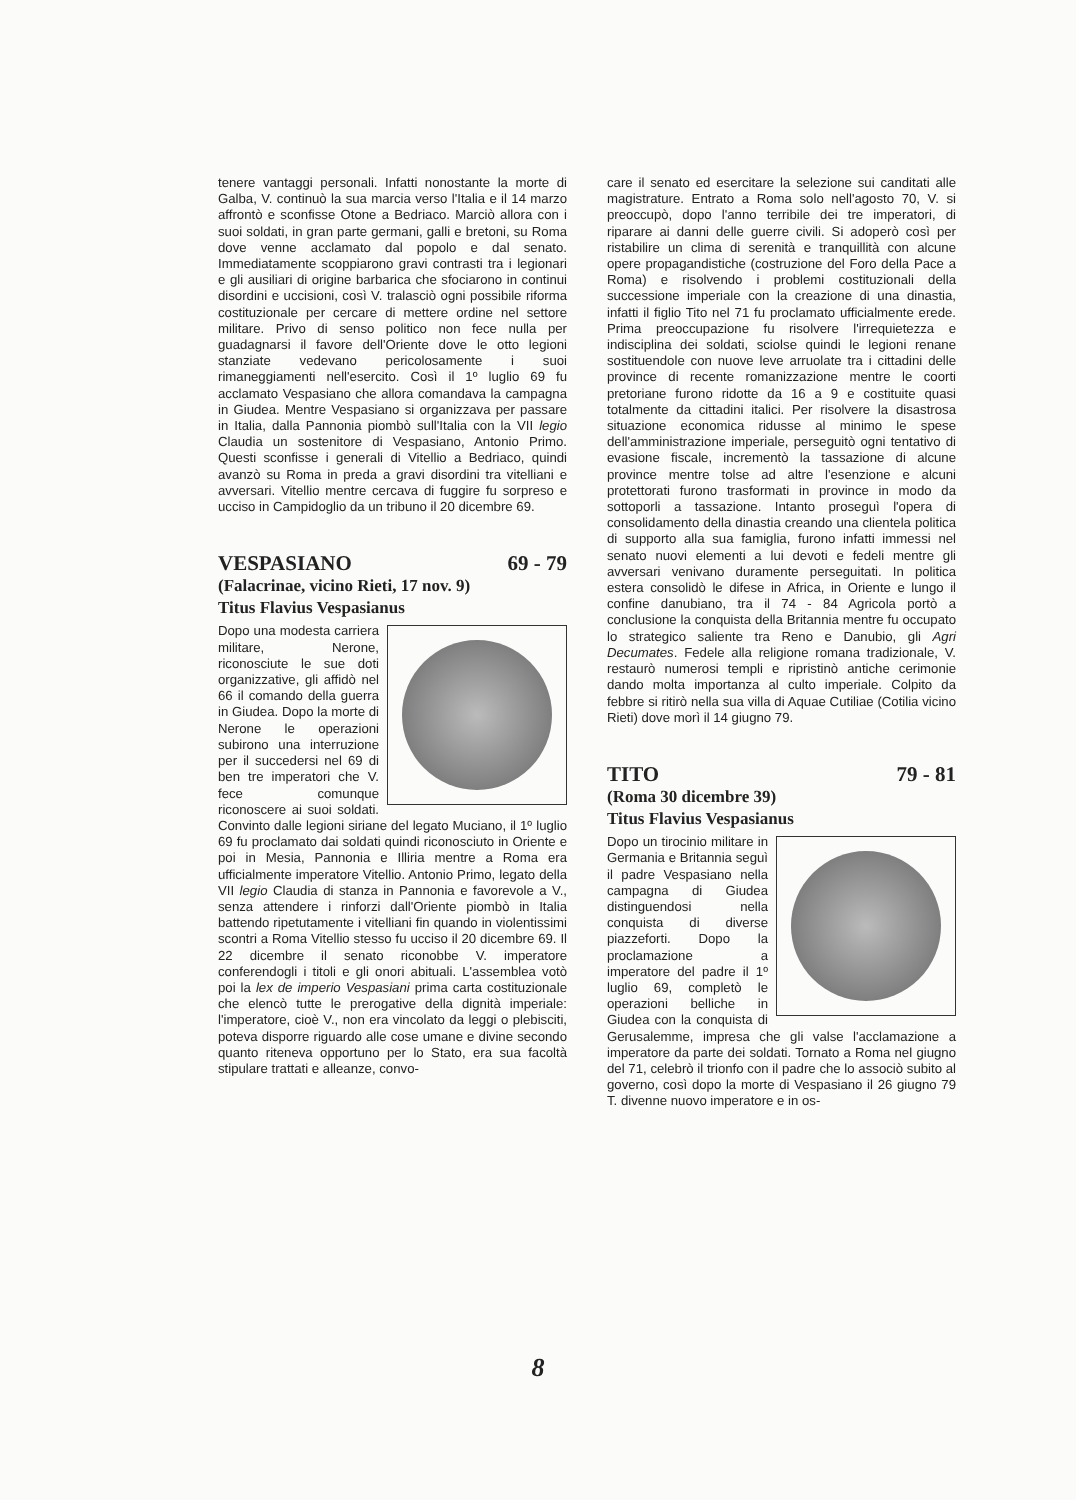tenere vantaggi personali. Infatti nonostante la morte di Galba, V. continuò la sua marcia verso l'Italia e il 14 marzo affrontò e sconfisse Otone a Bedriaco. Marciò allora con i suoi soldati, in gran parte germani, galli e bretoni, su Roma dove venne acclamato dal popolo e dal senato. Immediatamente scoppiarono gravi contrasti tra i legionari e gli ausiliari di origine barbarica che sfociarono in continui disordini e uccisioni, così V. tralasciò ogni possibile riforma costituzionale per cercare di mettere ordine nel settore militare. Privo di senso politico non fece nulla per guadagnarsi il favore dell'Oriente dove le otto legioni stanziate vedevano pericolosamente i suoi rimaneggiamenti nell'esercito. Così il 1º luglio 69 fu acclamato Vespasiano che allora comandava la campagna in Giudea. Mentre Vespasiano si organizzava per passare in Italia, dalla Pannonia piombò sull'Italia con la VII legio Claudia un sostenitore di Vespasiano, Antonio Primo. Questi sconfisse i generali di Vitellio a Bedriaco, quindi avanzò su Roma in preda a gravi disordini tra vitelliani e avversari. Vitellio mentre cercava di fuggire fu sorpreso e ucciso in Campidoglio da un tribuno il 20 dicembre 69.
VESPASIANO 69 - 79
(Falacrinae, vicino Rieti, 17 nov. 9)
Titus Flavius Vespasianus
Dopo una modesta carriera militare, Nerone, riconosciute le sue doti organizzative, gli affidò nel 66 il comando della guerra in Giudea. Dopo la morte di Nerone le operazioni subirono una interruzione per il succedersi nel 69 di ben tre imperatori che V. fece comunque riconoscere ai suoi soldati. Convinto dalle legioni siriane del legato Muciano, il 1º luglio 69 fu proclamato dai soldati quindi riconosciuto in Oriente e poi in Mesia, Pannonia e Illiria mentre a Roma era ufficialmente imperatore Vitellio. Antonio Primo, legato della VII legio Claudia di stanza in Pannonia e favorevole a V., senza attendere i rinforzi dall'Oriente piombò in Italia battendo ripetutamente i vitelliani fin quando in violentissimi scontri a Roma Vitellio stesso fu ucciso il 20 dicembre 69. Il 22 dicembre il senato riconobbe V. imperatore conferendogli i titoli e gli onori abituali. L'assemblea votò poi la lex de imperio Vespasiani prima carta costituzionale che elencò tutte le prerogative della dignità imperiale: l'imperatore, cioè V., non era vincolato da leggi o plebisciti, poteva disporre riguardo alle cose umane e divine secondo quanto riteneva opportuno per lo Stato, era sua facoltà stipulare trattati e alleanze, convo-
care il senato ed esercitare la selezione sui canditati alle magistrature. Entrato a Roma solo nell'agosto 70, V. si preoccupò, dopo l'anno terribile dei tre imperatori, di riparare ai danni delle guerre civili. Si adoperò così per ristabilire un clima di serenità e tranquillità con alcune opere propagandistiche (costruzione del Foro della Pace a Roma) e risolvendo i problemi costituzionali della successione imperiale con la creazione di una dinastia, infatti il figlio Tito nel 71 fu proclamato ufficialmente erede. Prima preoccupazione fu risolvere l'irrequietezza e indisciplina dei soldati, sciolse quindi le legioni renane sostituendole con nuove leve arruolate tra i cittadini delle province di recente romanizzazione mentre le coorti pretoriane furono ridotte da 16 a 9 e costituite quasi totalmente da cittadini italici. Per risolvere la disastrosa situazione economica ridusse al minimo le spese dell'amministrazione imperiale, perseguitò ogni tentativo di evasione fiscale, incrementò la tassazione di alcune province mentre tolse ad altre l'esenzione e alcuni protettorati furono trasformati in province in modo da sottoporli a tassazione. Intanto proseguì l'opera di consolidamento della dinastia creando una clientela politica di supporto alla sua famiglia, furono infatti immessi nel senato nuovi elementi a lui devoti e fedeli mentre gli avversari venivano duramente perseguitati. In politica estera consolidò le difese in Africa, in Oriente e lungo il confine danubiano, tra il 74 - 84 Agricola portò a conclusione la conquista della Britannia mentre fu occupato lo strategico saliente tra Reno e Danubio, gli Agri Decumates. Fedele alla religione romana tradizionale, V. restaurò numerosi templi e ripristinò antiche cerimonie dando molta importanza al culto imperiale. Colpito da febbre si ritirò nella sua villa di Aquae Cutiliae (Cotilia vicino Rieti) dove morì il 14 giugno 79.
TITO 79 - 81
(Roma 30 dicembre 39)
Titus Flavius Vespasianus
Dopo un tirocinio militare in Germania e Britannia seguì il padre Vespasiano nella campagna di Giudea distinguendosi nella conquista di diverse piazzeforti. Dopo la proclamazione a imperatore del padre il 1º luglio 69, completò le operazioni belliche in Giudea con la conquista di Gerusalemme, impresa che gli valse l'acclamazione a imperatore da parte dei soldati. Tornato a Roma nel giugno del 71, celebrò il trionfo con il padre che lo associò subito al governo, così dopo la morte di Vespasiano il 26 giugno 79 T. divenne nuovo imperatore e in os-
8